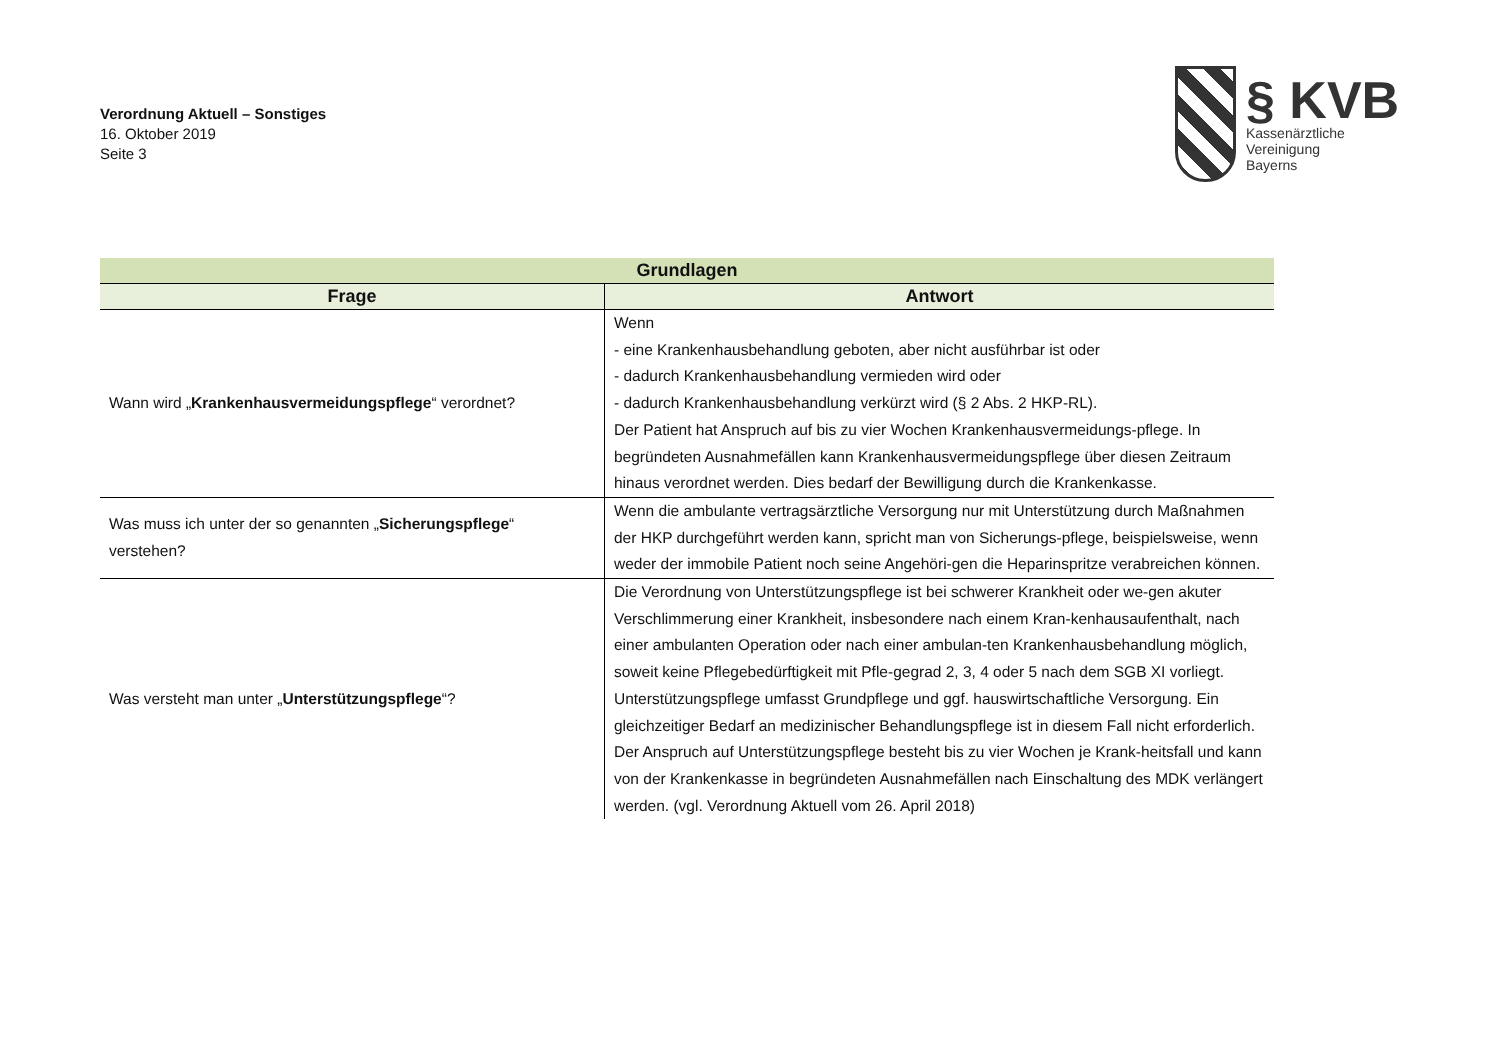Verordnung Aktuell – Sonstiges
16. Oktober 2019
Seite 3
§ KVB
Kassenärztliche
Vereinigung
Bayerns
| Grundlagen | |
| --- | --- |
| Frage | Antwort |
| Wann wird „ Krankenhausvermeidungspflege “ verordnet? | Wenn - eine Krankenhausbehandlung geboten, aber nicht ausführbar ist oder - dadurch Krankenhausbehandlung vermieden wird oder - dadurch Krankenhausbehandlung verkürzt wird (§ 2 Abs. 2 HKP-RL). Der Patient hat Anspruch auf bis zu vier Wochen Krankenhausvermeidungs-pflege. In begründeten Ausnahmefällen kann Krankenhausvermeidungspflege über diesen Zeitraum hinaus verordnet werden. Dies bedarf der Bewilligung durch die Krankenkasse. |
| Was muss ich unter der so genannten „ Sicherungspflege “ verstehen? | Wenn die ambulante vertragsärztliche Versorgung nur mit Unterstützung durch Maßnahmen der HKP durchgeführt werden kann, spricht man von Sicherungs-pflege, beispielsweise, wenn weder der immobile Patient noch seine Angehöri-gen die Heparinspritze verabreichen können. |
| Was versteht man unter „ Unterstützungspflege “? | Die Verordnung von Unterstützungspflege ist bei schwerer Krankheit oder we-gen akuter Verschlimmerung einer Krankheit, insbesondere nach einem Kran-kenhausaufenthalt, nach einer ambulanten Operation oder nach einer ambulan-ten Krankenhausbehandlung möglich, soweit keine Pflegebedürftigkeit mit Pfle-gegrad 2, 3, 4 oder 5 nach dem SGB XI vorliegt. Unterstützungspflege umfasst Grundpflege und ggf. hauswirtschaftliche Versorgung. Ein gleichzeitiger Bedarf an medizinischer Behandlungspflege ist in diesem Fall nicht erforderlich. Der Anspruch auf Unterstützungspflege besteht bis zu vier Wochen je Krank-heitsfall und kann von der Krankenkasse in begründeten Ausnahmefällen nach Einschaltung des MDK verlängert werden. (vgl. Verordnung Aktuell vom 26. April 2018) |